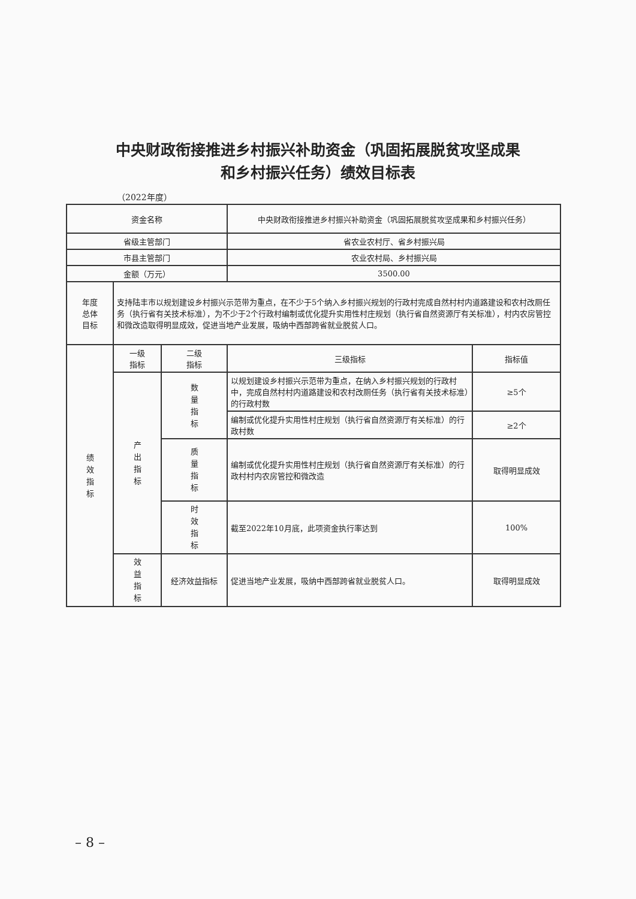中央财政衔接推进乡村振兴补助资金（巩固拓展脱贫攻坚成果
和乡村振兴任务）绩效目标表
（2022年度）
| 资金名称 | | | 中央财政衔接推进乡村振兴补助资金（巩固拓展脱贫攻坚成果和乡村振兴任务） | |
| 省级主管部门 | | | 省农业农村厅、省乡村振兴局 | |
| 市县主管部门 | | | 农业农村局、乡村振兴局 | |
| 金额（万元） | | | 3500.00 | |
| 年度 总体 目标 | 支持陆丰市以规划建设乡村振兴示范带为重点，在不少于5个纳入乡村振兴规划的行政村完成自然村村内道路建设和农村改厕任务（执行省有关技术标准），为不少于2个行政村编制或优化提升实用性村庄规划（执行省自然资源厅有关标准），村内农房管控和微改造取得明显成效，促进当地产业发展，吸纳中西部跨省就业脱贫人口。 | | | |
| 绩效指标 | 一级 指标 | 二级 指标 | 三级指标 | 指标值 |
| | 产出指标 | 数量指标 | 以规划建设乡村振兴示范带为重点，在纳入乡村振兴规划的行政村中，完成自然村村内道路建设和农村改厕任务（执行省有关技术标准）的行政村数 | ≥5个 |
| | | | 编制或优化提升实用性村庄规划（执行省自然资源厅有关标准）的行政村数 | ≥2个 |
| | | 质量指标 | 编制或优化提升实用性村庄规划（执行省自然资源厅有关标准）的行政村村内农房管控和微改造 | 取得明显成效 |
| | | 时效指标 | 截至2022年10月底，此项资金执行率达到 | 100% |
| | 效益指标 | 经济效益指标 | 促进当地产业发展，吸纳中西部跨省就业脱贫人口。 | 取得明显成效 |
– 8 –